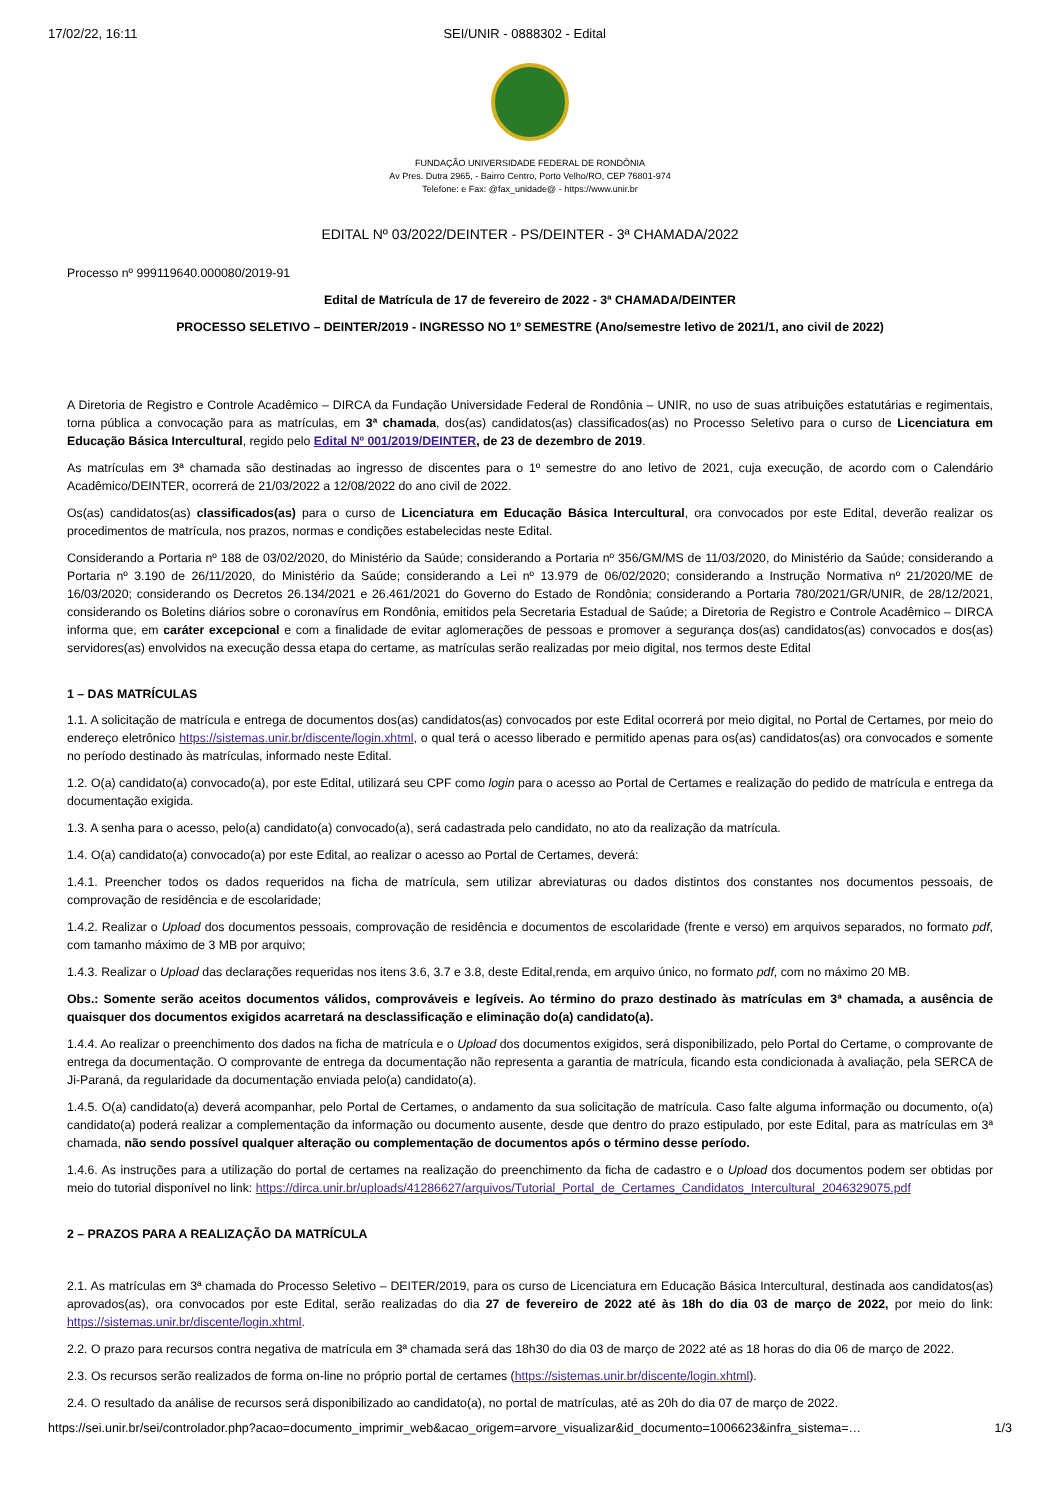17/02/22, 16:11 SEI/UNIR - 0888302 - Edital
FUNDAÇÃO UNIVERSIDADE FEDERAL DE RONDÔNIA
Av Pres. Dutra 2965, - Bairro Centro, Porto Velho/RO, CEP 76801-974
Telefone: e Fax: @fax_unidade@ - https://www.unir.br
EDITAL Nº 03/2022/DEINTER - PS/DEINTER - 3ª CHAMADA/2022
Processo nº 999119640.000080/2019-91
Edital de Matrícula de 17 de fevereiro de 2022 - 3ª CHAMADA/DEINTER
PROCESSO SELETIVO – DEINTER/2019 - INGRESSO NO 1º SEMESTRE (Ano/semestre letivo de 2021/1, ano civil de 2022)
A Diretoria de Registro e Controle Acadêmico – DIRCA da Fundação Universidade Federal de Rondônia – UNIR, no uso de suas atribuições estatutárias e regimentais, torna pública a convocação para as matrículas, em 3ª chamada, dos(as) candidatos(as) classificados(as) no Processo Seletivo para o curso de Licenciatura em Educação Básica Intercultural, regido pelo Edital Nº 001/2019/DEINTER, de 23 de dezembro de 2019.
As matrículas em 3ª chamada são destinadas ao ingresso de discentes para o 1º semestre do ano letivo de 2021, cuja execução, de acordo com o Calendário Acadêmico/DEINTER, ocorrerá de 21/03/2022 a 12/08/2022 do ano civil de 2022.
Os(as) candidatos(as) classificados(as) para o curso de Licenciatura em Educação Básica Intercultural, ora convocados por este Edital, deverão realizar os procedimentos de matrícula, nos prazos, normas e condições estabelecidas neste Edital.
Considerando a Portaria nº 188 de 03/02/2020, do Ministério da Saúde; considerando a Portaria nº 356/GM/MS de 11/03/2020, do Ministério da Saúde; considerando a Portaria nº 3.190 de 26/11/2020, do Ministério da Saúde; considerando a Lei nº 13.979 de 06/02/2020; considerando a Instrução Normativa nº 21/2020/ME de 16/03/2020; considerando os Decretos 26.134/2021 e 26.461/2021 do Governo do Estado de Rondônia; considerando a Portaria 780/2021/GR/UNIR, de 28/12/2021, considerando os Boletins diários sobre o coronavírus em Rondônia, emitidos pela Secretaria Estadual de Saúde; a Diretoria de Registro e Controle Acadêmico – DIRCA informa que, em caráter excepcional e com a finalidade de evitar aglomerações de pessoas e promover a segurança dos(as) candidatos(as) convocados e dos(as) servidores(as) envolvidos na execução dessa etapa do certame, as matrículas serão realizadas por meio digital, nos termos deste Edital
1 – DAS MATRÍCULAS
1.1. A solicitação de matrícula e entrega de documentos dos(as) candidatos(as) convocados por este Edital ocorrerá por meio digital, no Portal de Certames, por meio do endereço eletrônico https://sistemas.unir.br/discente/login.xhtml, o qual terá o acesso liberado e permitido apenas para os(as) candidatos(as) ora convocados e somente no período destinado às matrículas, informado neste Edital.
1.2. O(a) candidato(a) convocado(a), por este Edital, utilizará seu CPF como login para o acesso ao Portal de Certames e realização do pedido de matrícula e entrega da documentação exigida.
1.3. A senha para o acesso, pelo(a) candidato(a) convocado(a), será cadastrada pelo candidato, no ato da realização da matrícula.
1.4. O(a) candidato(a) convocado(a) por este Edital, ao realizar o acesso ao Portal de Certames, deverá:
1.4.1. Preencher todos os dados requeridos na ficha de matrícula, sem utilizar abreviaturas ou dados distintos dos constantes nos documentos pessoais, de comprovação de residência e de escolaridade;
1.4.2. Realizar o Upload dos documentos pessoais, comprovação de residência e documentos de escolaridade (frente e verso) em arquivos separados, no formato pdf, com tamanho máximo de 3 MB por arquivo;
1.4.3. Realizar o Upload das declarações requeridas nos itens 3.6, 3.7 e 3.8, deste Edital,renda, em arquivo único, no formato pdf, com no máximo 20 MB.
Obs.: Somente serão aceitos documentos válidos, comprováveis e legíveis. Ao término do prazo destinado às matrículas em 3ª chamada, a ausência de quaisquer dos documentos exigidos acarretará na desclassificação e eliminação do(a) candidato(a).
1.4.4. Ao realizar o preenchimento dos dados na ficha de matrícula e o Upload dos documentos exigidos, será disponibilizado, pelo Portal do Certame, o comprovante de entrega da documentação. O comprovante de entrega da documentação não representa a garantia de matrícula, ficando esta condicionada à avaliação, pela SERCA de Ji-Paraná, da regularidade da documentação enviada pelo(a) candidato(a).
1.4.5. O(a) candidato(a) deverá acompanhar, pelo Portal de Certames, o andamento da sua solicitação de matrícula. Caso falte alguma informação ou documento, o(a) candidato(a) poderá realizar a complementação da informação ou documento ausente, desde que dentro do prazo estipulado, por este Edital, para as matrículas em 3ª chamada, não sendo possível qualquer alteração ou complementação de documentos após o término desse período.
1.4.6. As instruções para a utilização do portal de certames na realização do preenchimento da ficha de cadastro e o Upload dos documentos podem ser obtidas por meio do tutorial disponível no link: https://dirca.unir.br/uploads/41286627/arquivos/Tutorial_Portal_de_Certames_Candidatos_Intercultural_2046329075.pdf
2 – PRAZOS PARA A REALIZAÇÃO DA MATRÍCULA
2.1. As matrículas em 3ª chamada do Processo Seletivo – DEITER/2019, para os curso de Licenciatura em Educação Básica Intercultural, destinada aos candidatos(as) aprovados(as), ora convocados por este Edital, serão realizadas do dia 27 de fevereiro de 2022 até às 18h do dia 03 de março de 2022, por meio do link: https://sistemas.unir.br/discente/login.xhtml.
2.2. O prazo para recursos contra negativa de matrícula em 3ª chamada será das 18h30 do dia 03 de março de 2022 até as 18 horas do dia 06 de março de 2022.
2.3. Os recursos serão realizados de forma on-line no próprio portal de certames (https://sistemas.unir.br/discente/login.xhtml).
2.4. O resultado da análise de recursos será disponibilizado ao candidato(a), no portal de matrículas, até as 20h do dia 07 de março de 2022.
https://sei.unir.br/sei/controlador.php?acao=documento_imprimir_web&acao_origem=arvore_visualizar&id_documento=1006623&infra_sistema=… 1/3